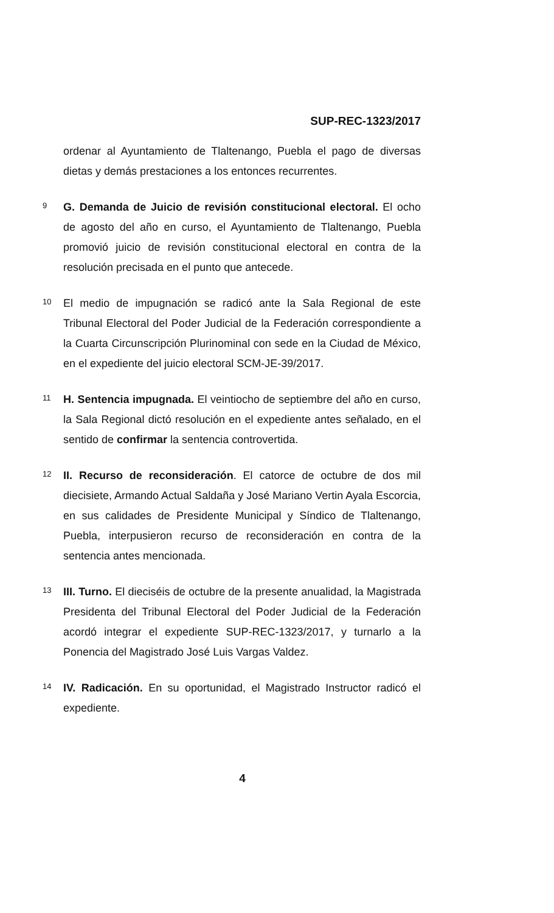SUP-REC-1323/2017
ordenar al Ayuntamiento de Tlaltenango, Puebla el pago de diversas dietas y demás prestaciones a los entonces recurrentes.
9
G. Demanda de Juicio de revisión constitucional electoral. El ocho de agosto del año en curso, el Ayuntamiento de Tlaltenango, Puebla promovió juicio de revisión constitucional electoral en contra de la resolución precisada en el punto que antecede.
10
El medio de impugnación se radicó ante la Sala Regional de este Tribunal Electoral del Poder Judicial de la Federación correspondiente a la Cuarta Circunscripción Plurinominal con sede en la Ciudad de México, en el expediente del juicio electoral SCM-JE-39/2017.
11
H. Sentencia impugnada. El veintiocho de septiembre del año en curso, la Sala Regional dictó resolución en el expediente antes señalado, en el sentido de confirmar la sentencia controvertida.
12
II. Recurso de reconsideración. El catorce de octubre de dos mil diecisiete, Armando Actual Saldaña y José Mariano Vertin Ayala Escorcia, en sus calidades de Presidente Municipal y Síndico de Tlaltenango, Puebla, interpusieron recurso de reconsideración en contra de la sentencia antes mencionada.
13
III. Turno. El dieciséis de octubre de la presente anualidad, la Magistrada Presidenta del Tribunal Electoral del Poder Judicial de la Federación acordó integrar el expediente SUP-REC-1323/2017, y turnarlo a la Ponencia del Magistrado José Luis Vargas Valdez.
14
IV. Radicación. En su oportunidad, el Magistrado Instructor radicó el expediente.
4